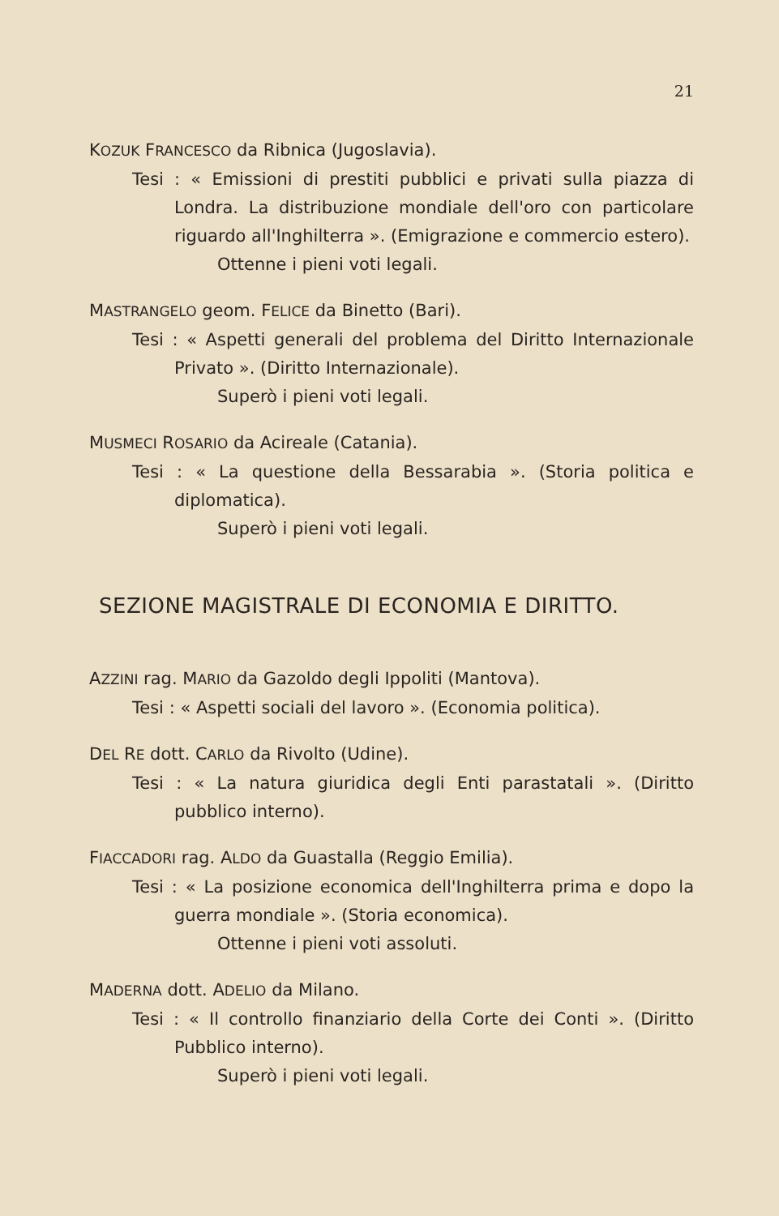21
KOZUK FRANCESCO da Ribnica (Jugoslavia).
Tesi : « Emissioni di prestiti pubblici e privati sulla piazza di Londra. La distribuzione mondiale dell'oro con particolare riguardo all'Inghilterra ». (Emigrazione e commercio estero).
Ottenne i pieni voti legali.
MASTRANGELO geom. FELICE da Binetto (Bari).
Tesi : « Aspetti generali del problema del Diritto Internazionale Privato ». (Diritto Internazionale).
Superò i pieni voti legali.
MUSMECI ROSARIO da Acireale (Catania).
Tesi : « La questione della Bessarabia ». (Storia politica e diplomatica).
Superò i pieni voti legali.
SEZIONE MAGISTRALE DI ECONOMIA E DIRITTO.
AZZINI rag. MARIO da Gazoldo degli Ippoliti (Mantova).
Tesi : « Aspetti sociali del lavoro ». (Economia politica).
DEL RE dott. CARLO da Rivolto (Udine).
Tesi : « La natura giuridica degli Enti parastatali ». (Diritto pubblico interno).
FIACCADORI rag. ALDO da Guastalla (Reggio Emilia).
Tesi : « La posizione economica dell'Inghilterra prima e dopo la guerra mondiale ». (Storia economica).
Ottenne i pieni voti assoluti.
MADERNA dott. ADELIO da Milano.
Tesi : « Il controllo finanziario della Corte dei Conti ». (Diritto Pubblico interno).
Superò i pieni voti legali.